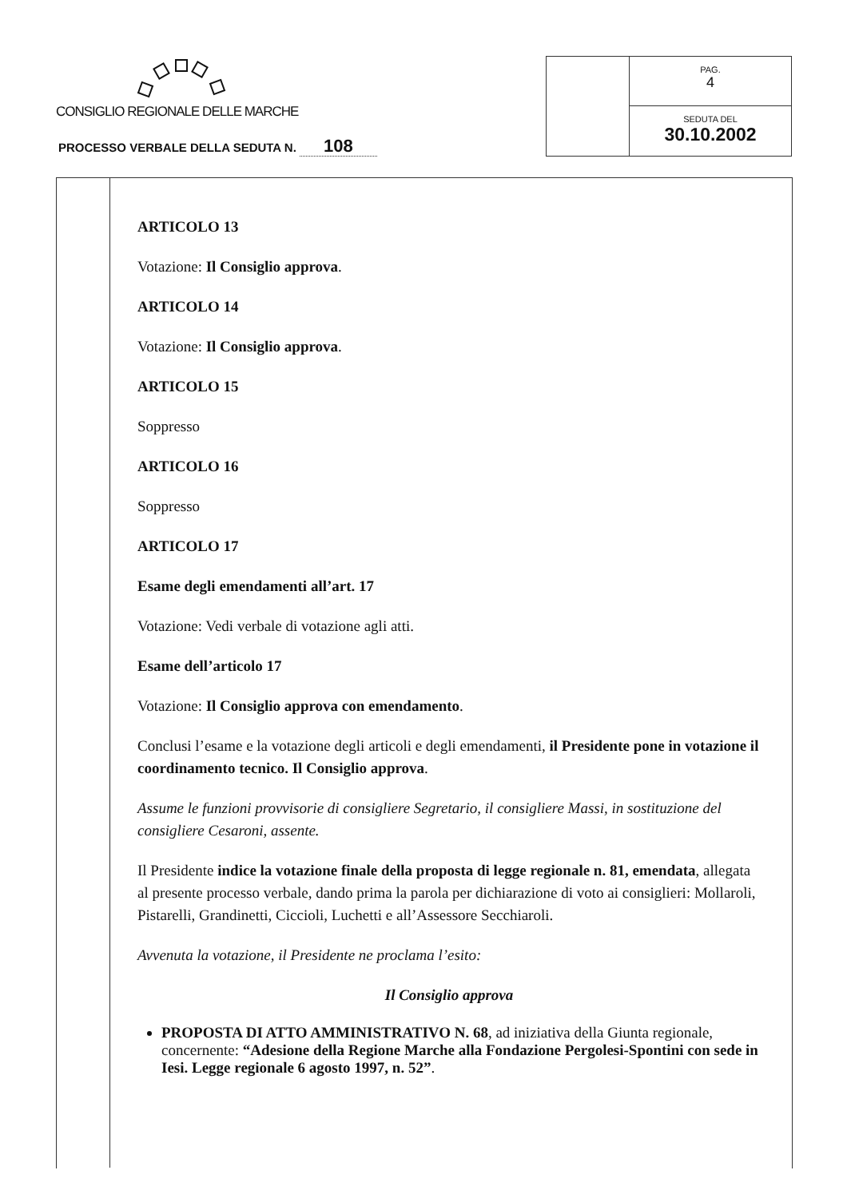CONSIGLIO REGIONALE DELLE MARCHE
PROCESSO VERBALE DELLA SEDUTA N. 108
PAG.
4
SEDUTA DEL
30.10.2002
ARTICOLO 13
Votazione: Il Consiglio approva.
ARTICOLO 14
Votazione: Il Consiglio approva.
ARTICOLO 15
Soppresso
ARTICOLO 16
Soppresso
ARTICOLO 17
Esame degli emendamenti all’art. 17
Votazione: Vedi verbale di votazione agli atti.
Esame dell’articolo 17
Votazione: Il Consiglio approva con emendamento.
Conclusi l’esame e la votazione degli articoli e degli emendamenti, il Presidente pone in votazione il coordinamento tecnico. Il Consiglio approva.
Assume le funzioni provvisorie di consigliere Segretario, il consigliere Massi, in sostituzione del consigliere Cesaroni, assente.
Il Presidente indice la votazione finale della proposta di legge regionale n. 81, emendata, allegata al presente processo verbale, dando prima la parola per dichiarazione di voto ai consiglieri: Mollaroli, Pistarelli, Grandinetti, Ciccioli, Luchetti e all’Assessore Secchiaroli.
Avvenuta la votazione, il Presidente ne proclama l’esito:
Il Consiglio approva
PROPOSTA DI ATTO AMMINISTRATIVO N. 68, ad iniziativa della Giunta regionale, concernente: “Adesione della Regione Marche alla Fondazione Pergolesi-Spontini con sede in Iesi. Legge regionale 6 agosto 1997, n. 52”.